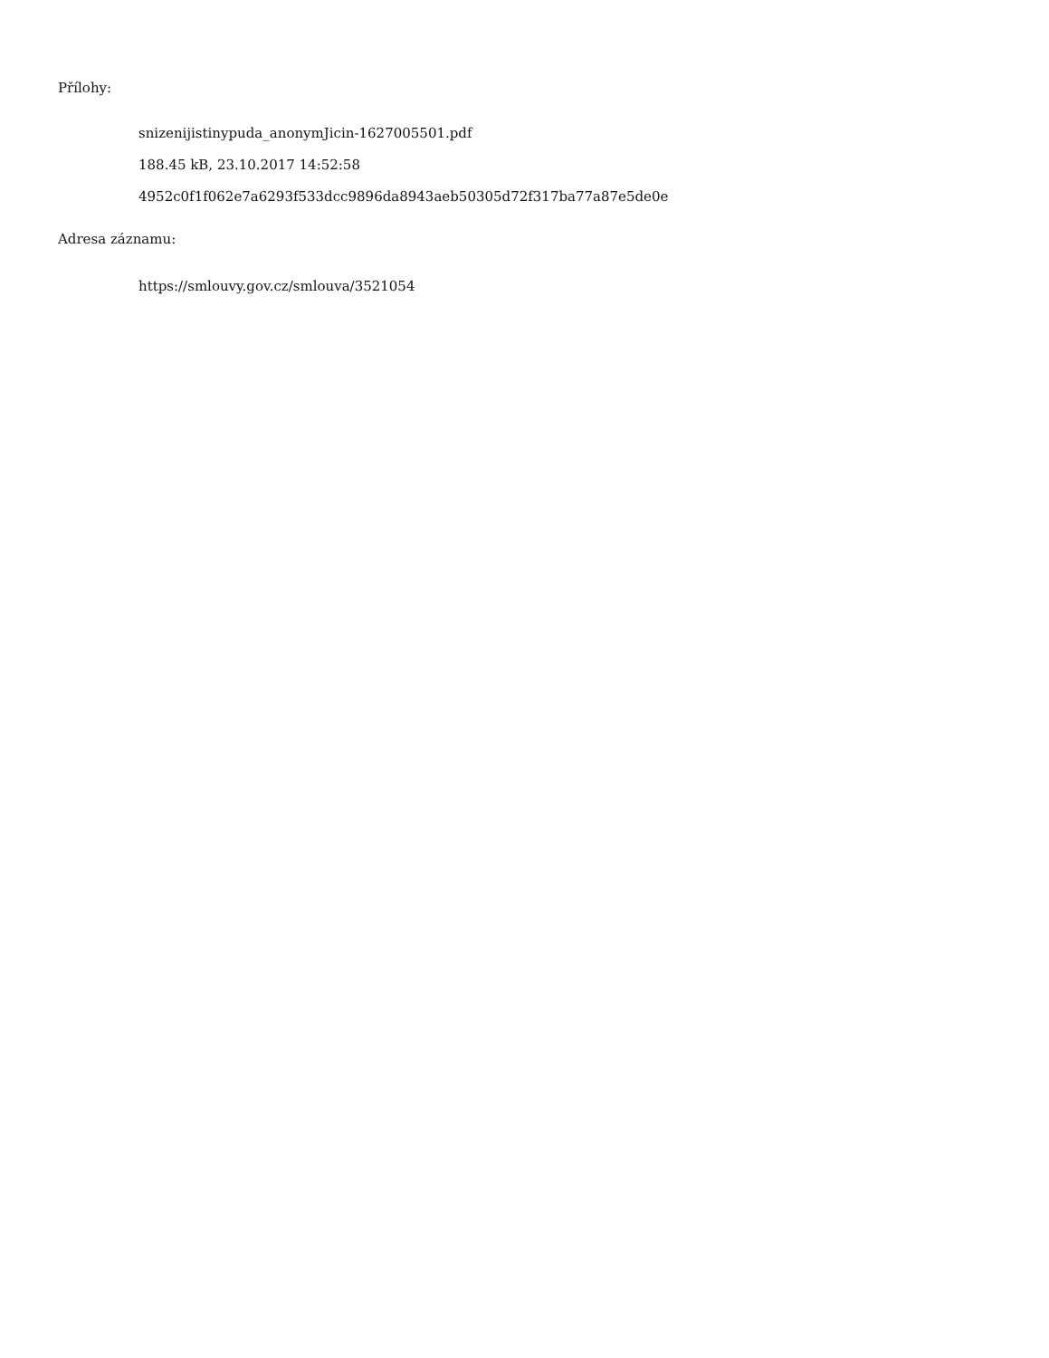Přílohy:
snizenijistinypuda_anonymJicin-1627005501.pdf
188.45 kB, 23.10.2017 14:52:58
4952c0f1f062e7a6293f533dcc9896da8943aeb50305d72f317ba77a87e5de0e
Adresa záznamu:
https://smlouvy.gov.cz/smlouva/3521054